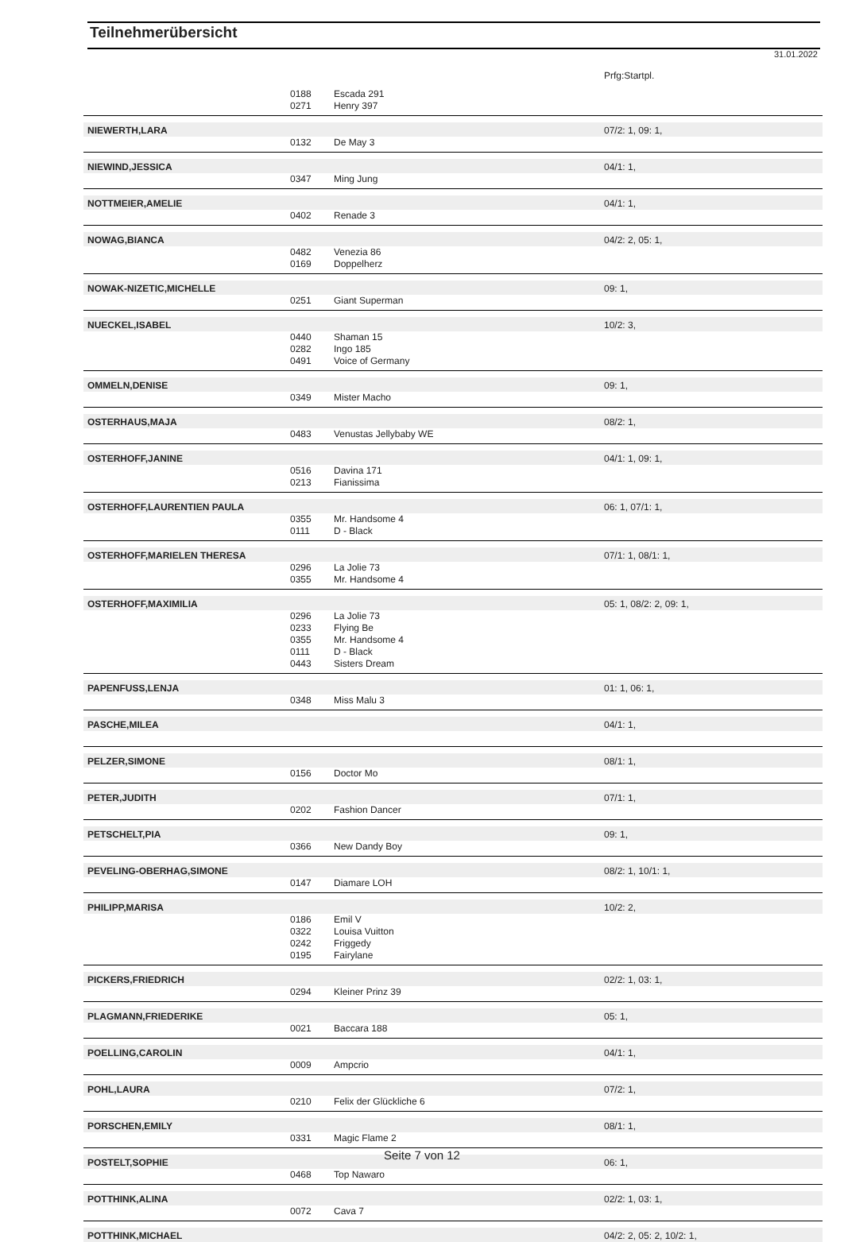Teilnehmerübersicht
31.01.2022
| | | | Prfg:Startpl. |
| | 0188 | Escada 291 | |
| | 0271 | Henry 397 | |
| NIEWERTH,LARA | | | 07/2: 1, 09: 1, |
| | 0132 | De May 3 | |
| NIEWIND,JESSICA | | | 04/1: 1, |
| | 0347 | Ming Jung | |
| NOTTMEIER,AMELIE | | | 04/1: 1, |
| | 0402 | Renade 3 | |
| NOWAG,BIANCA | | | 04/2: 2, 05: 1, |
| | 0482 | Venezia 86 | |
| | 0169 | Doppelherz | |
| NOWAK-NIZETIC,MICHELLE | | | 09: 1, |
| | 0251 | Giant Superman | |
| NUECKEL,ISABEL | | | 10/2: 3, |
| | 0440 | Shaman 15 | |
| | 0282 | Ingo 185 | |
| | 0491 | Voice of Germany | |
| OMMELN,DENISE | | | 09: 1, |
| | 0349 | Mister Macho | |
| OSTERHAUS,MAJA | | | 08/2: 1, |
| | 0483 | Venustas Jellybaby WE | |
| OSTERHOFF,JANINE | | | 04/1: 1, 09: 1, |
| | 0516 | Davina 171 | |
| | 0213 | Fianissima | |
| OSTERHOFF,LAURENTIEN PAULA | | | 06: 1, 07/1: 1, |
| | 0355 | Mr. Handsome 4 | |
| | 0111 | D - Black | |
| OSTERHOFF,MARIELEN THERESA | | | 07/1: 1, 08/1: 1, |
| | 0296 | La Jolie 73 | |
| | 0355 | Mr. Handsome 4 | |
| OSTERHOFF,MAXIMILIA | | | 05: 1, 08/2: 2, 09: 1, |
| | 0296 | La Jolie 73 | |
| | 0233 | Flying Be | |
| | 0355 | Mr. Handsome 4 | |
| | 0111 | D - Black | |
| | 0443 | Sisters Dream | |
| PAPENFUSS,LENJA | | | 01: 1, 06: 1, |
| | 0348 | Miss Malu 3 | |
| PASCHE,MILEA | | | 04/1: 1, |
| PELZER,SIMONE | | | 08/1: 1, |
| | 0156 | Doctor Mo | |
| PETER,JUDITH | | | 07/1: 1, |
| | 0202 | Fashion Dancer | |
| PETSCHELT,PIA | | | 09: 1, |
| | 0366 | New Dandy Boy | |
| PEVELING-OBERHAG,SIMONE | | | 08/2: 1, 10/1: 1, |
| | 0147 | Diamare LOH | |
| PHILIPP,MARISA | | | 10/2: 2, |
| | 0186 | Emil V | |
| | 0322 | Louisa Vuitton | |
| | 0242 | Friggedy | |
| | 0195 | Fairylane | |
| PICKERS,FRIEDRICH | | | 02/2: 1, 03: 1, |
| | 0294 | Kleiner Prinz 39 | |
| PLAGMANN,FRIEDERIKE | | | 05: 1, |
| | 0021 | Baccara 188 | |
| POELLING,CAROLIN | | | 04/1: 1, |
| | 0009 | Ampcrio | |
| POHL,LAURA | | | 07/2: 1, |
| | 0210 | Felix der Glückliche 6 | |
| PORSCHEN,EMILY | | | 08/1: 1, |
| | 0331 | Magic Flame 2 | |
| POSTELT,SOPHIE | | | 06: 1, |
| | 0468 | Top Nawaro | |
| POTTHINK,ALINA | | | 02/2: 1, 03: 1, |
| | 0072 | Cava 7 | |
| POTTHINK,MICHAEL | | | 04/2: 2, 05: 2, 10/2: 1, |
Seite 7 von 12